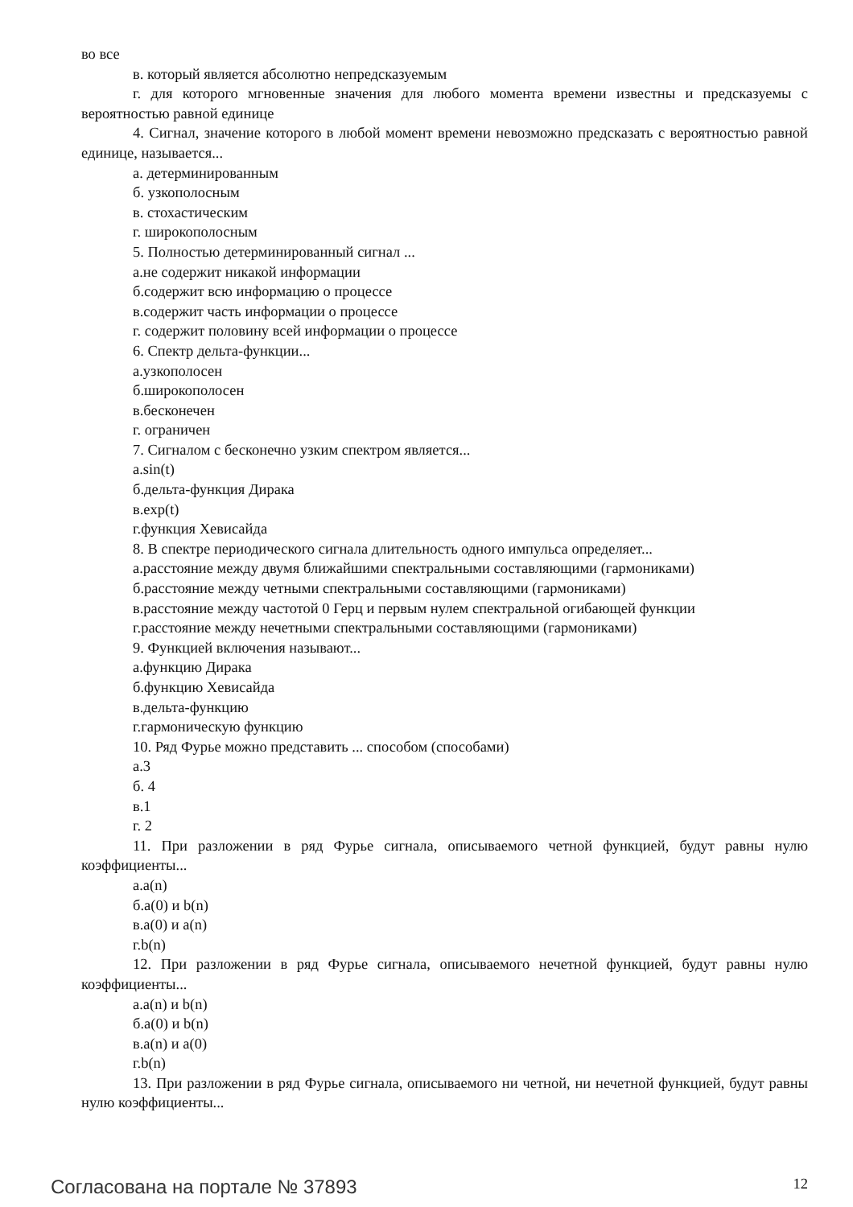во все
в. который является абсолютно непредсказуемым
г. для которого мгновенные значения для любого момента времени известны и предсказуемы с вероятностью равной единице
4. Сигнал, значение которого в любой момент времени невозможно предсказать с вероятностью равной единице, называется...
а. детерминированным
б. узкополосным
в. стохастическим
г. широкополосным
5. Полностью детерминированный сигнал ...
а.не содержит никакой информации
б.содержит всю информацию о процессе
в.содержит часть информации о процессе
г. содержит половину всей информации о процессе
6. Спектр дельта-функции...
а.узкополосен
б.широкополосен
в.бесконечен
г. ограничен
7. Сигналом с бесконечно узким спектром является...
а.sin(t)
б.дельта-функция Дирака
в.exp(t)
г.функция Хевисайда
8. В спектре периодического сигнала длительность одного импульса определяет...
а.расстояние между двумя ближайшими спектральными составляющими (гармониками)
б.расстояние между четными спектральными составляющими (гармониками)
в.расстояние между частотой 0 Герц и первым нулем спектральной огибающей функции
г.расстояние между нечетными спектральными составляющими (гармониками)
9. Функцией включения называют...
а.функцию Дирака
б.функцию Хевисайда
в.дельта-функцию
г.гармоническую функцию
10. Ряд Фурье можно представить ... способом (способами)
а.3
б. 4
в.1
г. 2
11. При разложении в ряд Фурье сигнала, описываемого четной функцией, будут равны нулю коэффициенты...
а.a(n)
б.a(0) и b(n)
в.a(0) и a(n)
г.b(n)
12. При разложении в ряд Фурье сигнала, описываемого нечетной функцией, будут равны нулю коэффициенты...
а.a(n) и b(n)
б.a(0) и b(n)
в.a(n) и a(0)
г.b(n)
13. При разложении в ряд Фурье сигнала, описываемого ни четной, ни нечетной функцией, будут равны нулю коэффициенты...
Согласована на портале № 37893 12